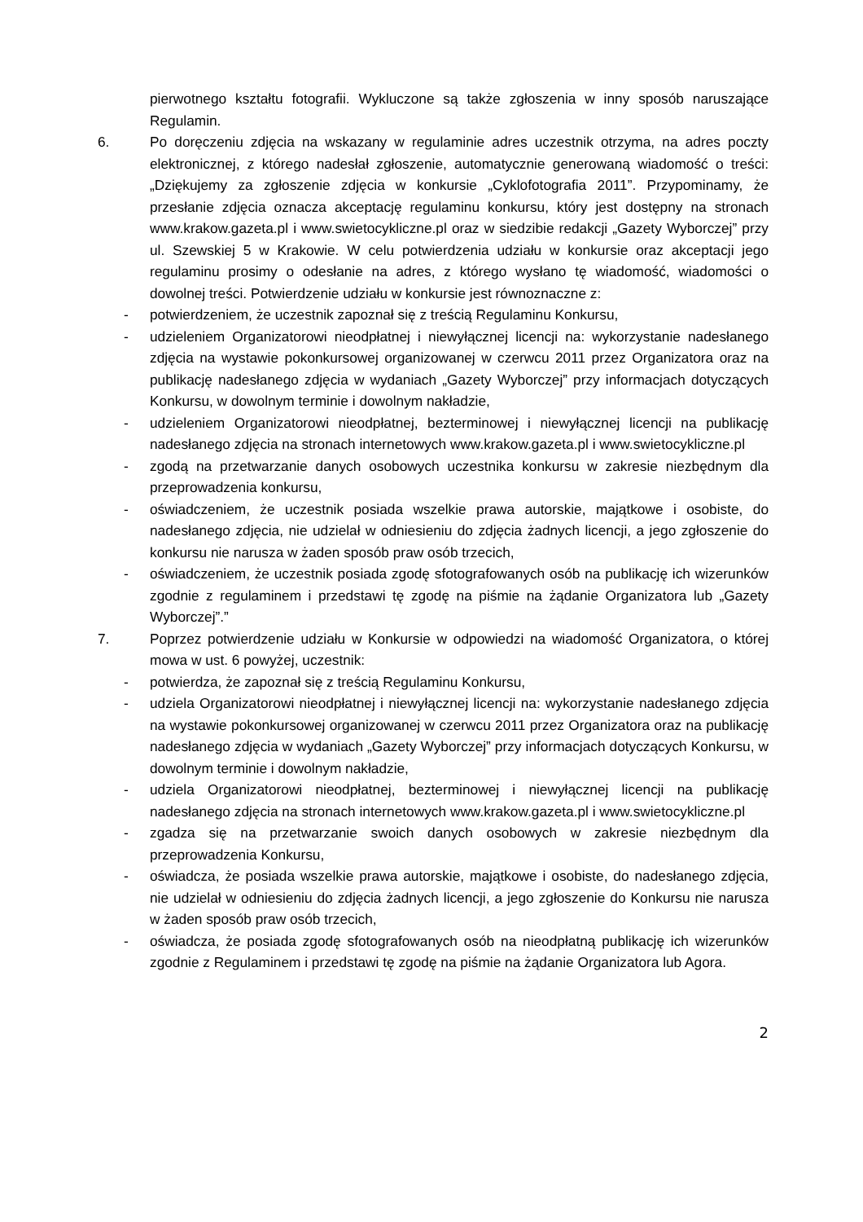pierwotnego kształtu fotografii. Wykluczone są także zgłoszenia w inny sposób naruszające Regulamin.
6. Po doręczeniu zdjęcia na wskazany w regulaminie adres uczestnik otrzyma, na adres poczty elektronicznej, z którego nadesłał zgłoszenie, automatycznie generowaną wiadomość o treści: „Dziękujemy za zgłoszenie zdjęcia w konkursie „Cyklofotografia 2011”. Przypominamy, że przesłanie zdjęcia oznacza akceptację regulaminu konkursu, który jest dostępny na stronach www.krakow.gazeta.pl i www.swietocykliczne.pl oraz w siedzibie redakcji „Gazety Wyborczej” przy ul. Szewskiej 5 w Krakowie. W celu potwierdzenia udziału w konkursie oraz akceptacji jego regulaminu prosimy o odesłanie na adres, z którego wysłano tę wiadomość, wiadomości o dowolnej treści. Potwierdzenie udziału w konkursie jest równoznaczne z:
- potwierdzeniem, że uczestnik zapoznał się z treścią Regulaminu Konkursu,
- udzieleniem Organizatorowi nieodpłatnej i niewyłącznej licencji na: wykorzystanie nadesłanego zdjęcia na wystawie pokonkursowej organizowanej w czerwcu 2011 przez Organizatora oraz na publikację nadesłanego zdjęcia w wydaniach „Gazety Wyborczej” przy informacjach dotyczących Konkursu, w dowolnym terminie i dowolnym nakładzie,
- udzieleniem Organizatorowi nieodpłatnej, bezterminowej i niewyłącznej licencji na publikację nadesłanego zdjęcia na stronach internetowych www.krakow.gazeta.pl i www.swietocykliczne.pl
- zgodą na przetwarzanie danych osobowych uczestnika konkursu w zakresie niezbędnym dla przeprowadzenia konkursu,
- oświadczeniem, że uczestnik posiada wszelkie prawa autorskie, majątkowe i osobiste, do nadesłanego zdjęcia, nie udzielał w odniesieniu do zdjęcia żadnych licencji, a jego zgłoszenie do konkursu nie narusza w żaden sposób praw osób trzecich,
- oświadczeniem, że uczestnik posiada zgodę sfotografowanych osób na publikację ich wizerunków zgodnie z regulaminem i przedstawi tę zgodę na piśmie na żądanie Organizatora lub „Gazety Wyborczej”.”
7. Poprzez potwierdzenie udziału w Konkursie w odpowiedzi na wiadomość Organizatora, o której mowa w ust. 6 powyżej, uczestnik:
- potwierdza, że zapoznał się z treścią Regulaminu Konkursu,
- udziela Organizatorowi nieodpłatnej i niewyłącznej licencji na: wykorzystanie nadesłanego zdjęcia na wystawie pokonkursowej organizowanej w czerwcu 2011 przez Organizatora oraz na publikację nadesłanego zdjęcia w wydaniach „Gazety Wyborczej” przy informacjach dotyczących Konkursu, w dowolnym terminie i dowolnym nakładzie,
- udziela Organizatorowi nieodpłatnej, bezterminowej i niewyłącznej licencji na publikację nadesłanego zdjęcia na stronach internetowych www.krakow.gazeta.pl i www.swietocykliczne.pl
- zgadza się na przetwarzanie swoich danych osobowych w zakresie niezbędnym dla przeprowadzenia Konkursu,
- oświadcza, że posiada wszelkie prawa autorskie, majątkowe i osobiste, do nadesłanego zdjęcia, nie udzielał w odniesieniu do zdjęcia żadnych licencji, a jego zgłoszenie do Konkursu nie narusza w żaden sposób praw osób trzecich,
- oświadcza, że posiada zgodę sfotografowanych osób na nieodpłatną publikację ich wizerunków zgodnie z Regulaminem i przedstawi tę zgodę na piśmie na żądanie Organizatora lub Agora.
2